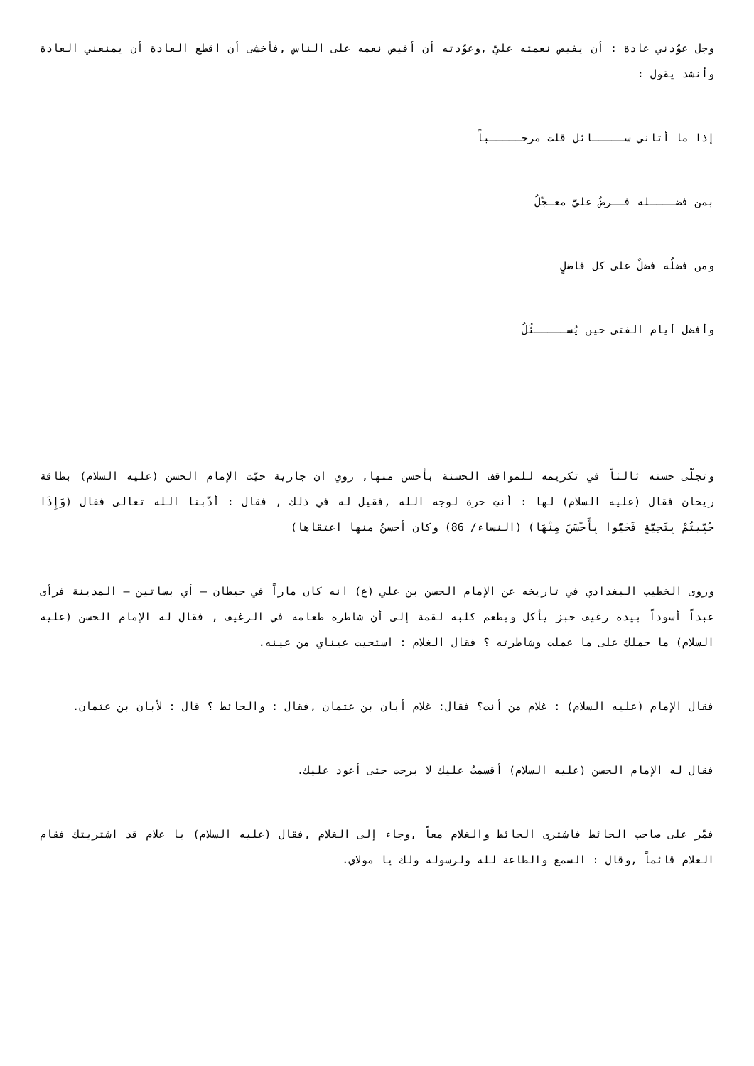وجل عوّدني عادة : أن يفيض نعمته عليَّ ,وعوّدته أن أفيض نعمه على الناس ,فأخشى أن اقطع العادة أن يمنعني العادة وأنشد يقول :
إذا ما أتاني ســـــائل قلت مرحـــــباً
بمن فضــــله فــرضٌ عليَّ معـجّلُ
ومن فضلُه فضلٌ على كل فاضلٍ
وأفضل أيام الفتى حين يُســـــئُلُ
وتجلّى حسنه ثالثاً في تكريمه للمواقف الحسنة بأحسن منها, روي ان جارية حيّت الإمام الحسن (عليه السلام) بطاقة ريحان فقال (عليه السلام) لها : أنتِ حرة لوجه الله ,فقيل له في ذلك , فقال : أدّبنا الله تعالى فقال (وَإِذَا حُيِّيتُمْ بِتَحِيَّةٍ فَحَيُّوا بِأَحْسَنَ مِنْهَا) (النساء/ 86) وكان أحسنُ منها اعتقاها)
وروى الخطيب البغدادي في تاريخه عن الإمام الحسن بن علي (ع) انه كان ماراً في حيطان – أي بساتين – المدينة فرأى عبداً أسوداً بيده رغيف خبز يأكل ويطعم كلبه لقمة إلى أن شاطره طعامه في الرغيف , فقال له الإمام الحسن (عليه السلام) ما حملك على ما عملت وشاطرته ؟ فقال الغلام : استحيت عيناي من عينه.
فقال الإمام (عليه السلام) : غلام من أنت؟ فقال: غلام أبان بن عثمان ,فقال : والحائط ؟ قال : لأبان بن عثمان.
فقال له الإمام الحسن (عليه السلام) أقسمتُ عليك لا برحت حتى أعود عليك.
فمَّر على صاحب الحائط فاشترى الحائط والغلام معاً ,وجاء إلى الغلام ,فقال (عليه السلام) يا غلام قد اشتريتك فقام الغلام قائماً ,وقال : السمع والطاعة لله ولرسوله ولك يا مولاي.